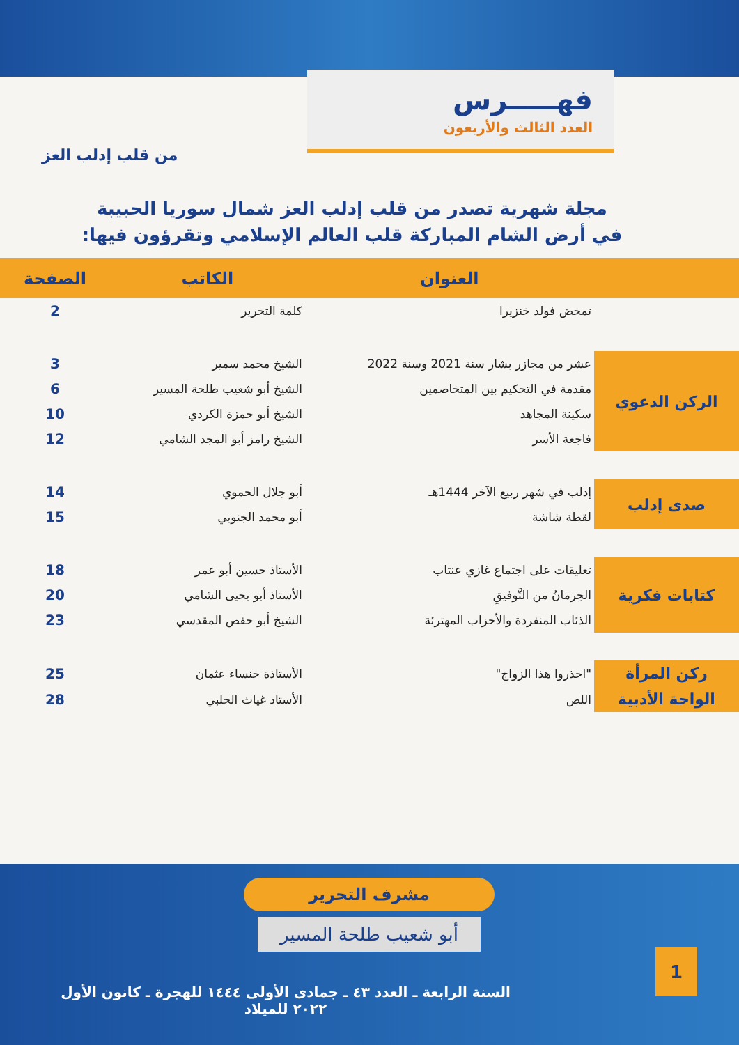فهـــــرس
العدد الثالث والأربعون
من قلب إدلب العز
مجلة شهرية تصدر من قلب إدلب العز شمال سوريا الحبيبة
في أرض الشام المباركة قلب العالم الإسلامي وتقرؤون فيها:
| | العنوان | الكاتب | الصفحة |
| --- | --- | --- | --- |
| | تمخض فولد خنزيرا | كلمة التحرير | 2 |
| الركن الدعوي | عشر من مجازر بشار سنة 2021 وسنة 2022 | الشيخ محمد سمير | 3 |
| | مقدمة في التحكيم بين المتخاصمين | الشيخ أبو شعيب طلحة المسير | 6 |
| | سكينة المجاهد | الشيخ أبو حمزة الكردي | 10 |
| | فاجعة الأسر | الشيخ رامز أبو المجد الشامي | 12 |
| صدى إدلب | إدلب في شهر ربيع الآخر 1444هـ | أبو جلال الحموي | 14 |
| | لقطة شاشة | أبو محمد الجنوبي | 15 |
| كتابات فكرية | تعليقات على اجتماع غازي عنتاب | الأستاذ حسين أبو عمر | 18 |
| | الحِرمانُ من التَّوفيقِ | الأستاذ أبو يحيى الشامي | 20 |
| | الذئاب المنفردة والأحزاب المهترئة | الشيخ أبو حفص المقدسي | 23 |
| ركن المرأة | "احذروا هذا الزواج" | الأستاذة خنساء عثمان | 25 |
| الواحة الأدبية | اللص | الأستاذ غياث الحلبي | 28 |
مشرف التحرير
أبو شعيب طلحة المسير
1
السنة الرابعة ـ العدد ٤٣ ـ جمادى الأولى ١٤٤٤ للهجرة ـ كانون الأول ٢٠٢٢ للميلاد